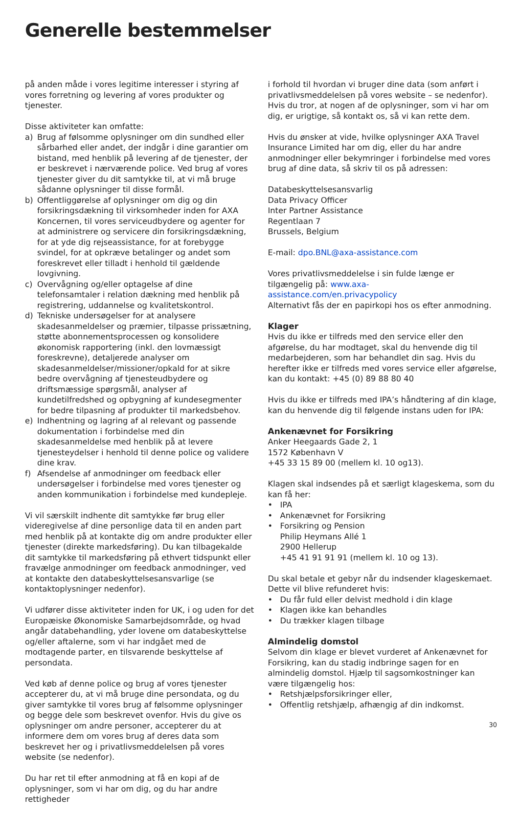Generelle bestemmelser
på anden måde i vores legitime interesser i styring af vores forretning og levering af vores produkter og tjenester.
Disse aktiviteter kan omfatte:
a) Brug af følsomme oplysninger om din sundhed eller sårbarhed eller andet, der indgår i dine garantier om bistand, med henblik på levering af de tjenester, der er beskrevet i nærværende police. Ved brug af vores tjenester giver du dit samtykke til, at vi må bruge sådanne oplysninger til disse formål.
b) Offentliggørelse af oplysninger om dig og din forsikringsdækning til virksomheder inden for AXA Koncernen, til vores serviceudbydere og agenter for at administrere og servicere din forsikringsdækning, for at yde dig rejseassistance, for at forebygge svindel, for at opkræve betalinger og andet som foreskrevet eller tilladt i henhold til gældende lovgivning.
c) Overvågning og/eller optagelse af dine telefonsamtaler i relation dækning med henblik på registrering, uddannelse og kvalitetskontrol.
d) Tekniske undersøgelser for at analysere skadesanmeldelser og præmier, tilpasse prissætning, støtte abonnementsprocessen og konsolidere økonomisk rapportering (inkl. den lovmæssigt foreskrevne), detaljerede analyser om skadesanmeldelser/missioner/opkald for at sikre bedre overvågning af tjenesteudbydere og driftsmæssige spørgsmål, analyser af kundetilfredshed og opbygning af kundesegmenter for bedre tilpasning af produkter til markedsbehov.
e) Indhentning og lagring af al relevant og passende dokumentation i forbindelse med din skadesanmeldelse med henblik på at levere tjenesteydelser i henhold til denne police og validere dine krav.
f) Afsendelse af anmodninger om feedback eller undersøgelser i forbindelse med vores tjenester og anden kommunikation i forbindelse med kundepleje.
Vi vil særskilt indhente dit samtykke før brug eller videregivelse af dine personlige data til en anden part med henblik på at kontakte dig om andre produkter eller tjenester (direkte markedsføring). Du kan tilbagekalde dit samtykke til markedsføring på ethvert tidspunkt eller fravælge anmodninger om feedback anmodninger, ved at kontakte den databeskyttelsesansvarlige (se kontaktoplysninger nedenfor).
Vi udfører disse aktiviteter inden for UK, i og uden for det Europæiske Økonomiske Samarbejdsområde, og hvad angår databehandling, yder lovene om databeskyttelse og/eller aftalerne, som vi har indgået med de modtagende parter, en tilsvarende beskyttelse af persondata.
Ved køb af denne police og brug af vores tjenester accepterer du, at vi må bruge dine persondata, og du giver samtykke til vores brug af følsomme oplysninger og begge dele som beskrevet ovenfor. Hvis du give os oplysninger om andre personer, accepterer du at informere dem om vores brug af deres data som beskrevet her og i privatlivsmeddelelsen på vores website (se nedenfor).
Du har ret til efter anmodning at få en kopi af de oplysninger, som vi har om dig, og du har andre rettigheder
i forhold til hvordan vi bruger dine data (som anført i privatlivsmeddelelsen på vores website – se nedenfor). Hvis du tror, at nogen af de oplysninger, som vi har om dig, er urigtige, så kontakt os, så vi kan rette dem.
Hvis du ønsker at vide, hvilke oplysninger AXA Travel Insurance Limited har om dig, eller du har andre anmodninger eller bekymringer i forbindelse med vores brug af dine data, så skriv til os på adressen:
Databeskyttelsesansvarlig
Data Privacy Officer
Inter Partner Assistance
Regentlaan 7
Brussels, Belgium
E-mail: dpo.BNL@axa-assistance.com
Vores privatlivsmeddelelse i sin fulde længe er tilgængelig på: www.axa-assistance.com/en.privacypolicy
Alternativt fås der en papirkopi hos os efter anmodning.
Klager
Hvis du ikke er tilfreds med den service eller den afgørelse, du har modtaget, skal du henvende dig til medarbejderen, som har behandlet din sag. Hvis du herefter ikke er tilfreds med vores service eller afgørelse, kan du kontakt: +45 (0) 89 88 80 40
Hvis du ikke er tilfreds med IPA’s håndtering af din klage, kan du henvende dig til følgende instans uden for IPA:
Ankenævnet for Forsikring
Anker Heegaards Gade 2, 1
1572 København V
+45 33 15 89 00 (mellem kl. 10 og13).
Klagen skal indsendes på et særligt klageskema, som du kan få her:
• IPA
• Ankenævnet for Forsikring
• Forsikring og Pension
Philip Heymans Allé 1
2900 Hellerup
+45 41 91 91 91 (mellem kl. 10 og 13).
Du skal betale et gebyr når du indsender klageskemaet. Dette vil blive refunderet hvis:
• Du får fuld eller delvist medhold i din klage
• Klagen ikke kan behandles
• Du trækker klagen tilbage
Almindelig domstol
Selvom din klage er blevet vurderet af Ankenævnet for Forsikring, kan du stadig indbringe sagen for en almindelig domstol. Hjælp til sagsomkostninger kan være tilgængelig hos:
• Retshjælpsforsikringer eller,
• Offentlig retshjælp, afhængig af din indkomst.
30